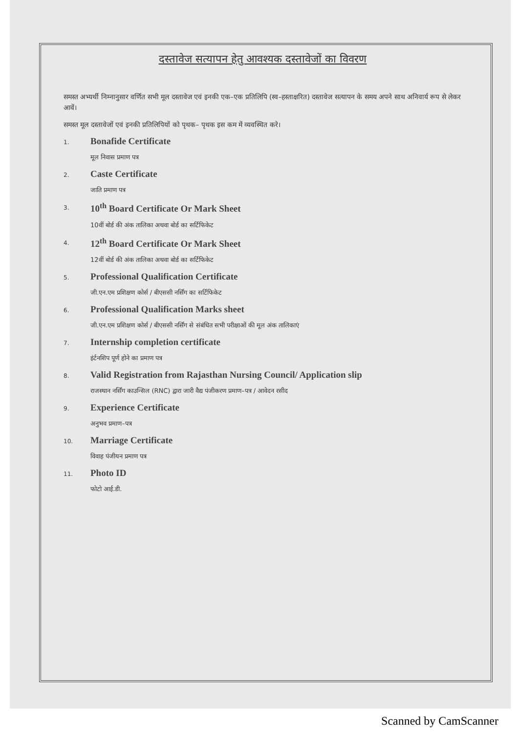दस्तावेज सत्यापन हेतु आवश्यक दस्तावेजों का विवरण
समस्त अभ्यर्थी निम्नानुसार वर्णित सभी मूल दस्तावेज एवं इनकी एक–एक प्रतिलिपि (स्व–हस्ताक्षरित) दस्तावेज सत्यापन के समय अपने साथ अनिवार्य रूप से लेकर आवें।
समस्त मूल दस्तावेजों एवं इनकी प्रतिलिपियों को पृथक– पृथक इस कम में व्यवस्थित करे।
1.
Bonafide Certificate
मूल निवास प्रमाण पत्र
2.
Caste Certificate
जाति प्रमाण पत्र
3.
10<sup>th</sup> Board Certificate Or Mark Sheet
10वीं बोर्ड की अंक तालिका अथवा बोर्ड का सर्टिफिकेट
4.
12<sup>th</sup> Board Certificate Or Mark Sheet
12वीं बोर्ड की अंक तालिका अथवा बोर्ड का सर्टिफिकेट
5.
Professional Qualification Certificate
जी.एन.एम प्रशिक्षण कोर्स / बीएससी नर्सिंग का सर्टिफिकेट
6.
Professional Qualification Marks sheet
जी.एन.एम प्रशिक्षण कोर्स / बीएससी नर्सिंग से संबंधित सभी परीक्षाओं की मूल अंक तालिकाएं
7.
Internship completion certificate
इंर्टनशिप पूर्ण होने का प्रमाण पत्र
8.
Valid Registration from Rajasthan Nursing Council/ Application slip
राजस्थान नर्सिंग काउन्सिल (RNC) द्वारा जारी वैद्य पंजीकरण प्रमाण–पत्र / आवेदन रसीद
9.
Experience Certificate
अनुभव प्रमाण–पत्र
10.
Marriage Certificate
विवाह पंजीयन प्रमाण पत्र
11.
Photo ID
फोटो आई.डी.
Scanned by CamScanner